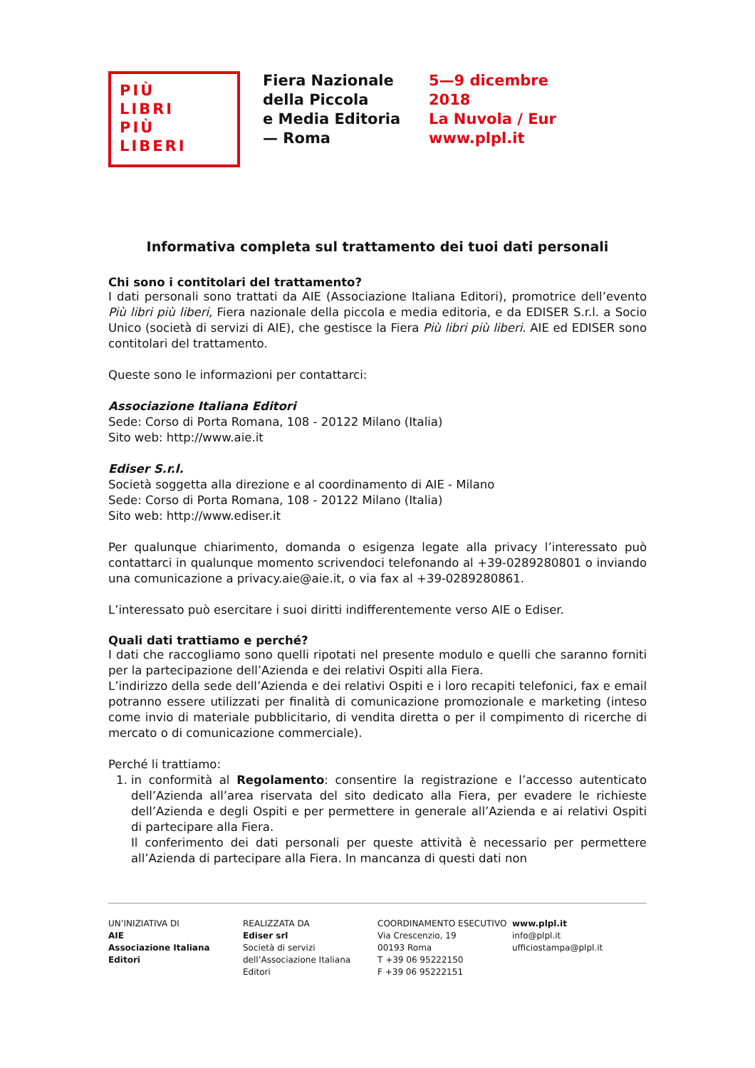PIÙ
LIBRI
PIÙ
LIBERI
Fiera Nazionale
della Piccola
e Media Editoria
— Roma
5—9 dicembre
2018
La Nuvola / Eur
www.plpl.it
Informativa completa sul trattamento dei tuoi dati personali
Chi sono i contitolari del trattamento?
I dati personali sono trattati da AIE (Associazione Italiana Editori), promotrice dell’evento Più libri più liberi, Fiera nazionale della piccola e media editoria, e da EDISER S.r.l. a Socio Unico (società di servizi di AIE), che gestisce la Fiera Più libri più liberi. AIE ed EDISER sono contitolari del trattamento.
Queste sono le informazioni per contattarci:
Associazione Italiana Editori
Sede: Corso di Porta Romana, 108 - 20122 Milano (Italia)
Sito web: http://www.aie.it
Ediser S.r.l.
Società soggetta alla direzione e al coordinamento di AIE - Milano
Sede: Corso di Porta Romana, 108 - 20122 Milano (Italia)
Sito web: http://www.ediser.it
Per qualunque chiarimento, domanda o esigenza legate alla privacy l’interessato può contattarci in qualunque momento scrivendoci telefonando al +39-0289280801 o inviando una comunicazione a privacy.aie@aie.it, o via fax al +39-0289280861.
L’interessato può esercitare i suoi diritti indifferentemente verso AIE o Ediser.
Quali dati trattiamo e perché?
I dati che raccogliamo sono quelli ripotati nel presente modulo e quelli che saranno forniti per la partecipazione dell’Azienda e dei relativi Ospiti alla Fiera.
L’indirizzo della sede dell’Azienda e dei relativi Ospiti e i loro recapiti telefonici, fax e email potranno essere utilizzati per finalità di comunicazione promozionale e marketing (inteso come invio di materiale pubblicitario, di vendita diretta o per il compimento di ricerche di mercato o di comunicazione commerciale).
Perché li trattiamo:
1. in conformità al Regolamento: consentire la registrazione e l’accesso autenticato dell’Azienda all’area riservata del sito dedicato alla Fiera, per evadere le richieste dell’Azienda e degli Ospiti e per permettere in generale all’Azienda e ai relativi Ospiti di partecipare alla Fiera.
Il conferimento dei dati personali per queste attività è necessario per permettere all’Azienda di partecipare alla Fiera. In mancanza di questi dati non
UN’INIZIATIVA DI
AIE
Associazione Italiana Editori
REALIZZATA DA
Ediser srl
Società di servizi dell’Associazione Italiana Editori
COORDINAMENTO ESECUTIVO
Via Crescenzio, 19
00193 Roma
T +39 06 95222150
F +39 06 95222151
www.plpl.it
info@plpl.it
ufficiostampa@plpl.it